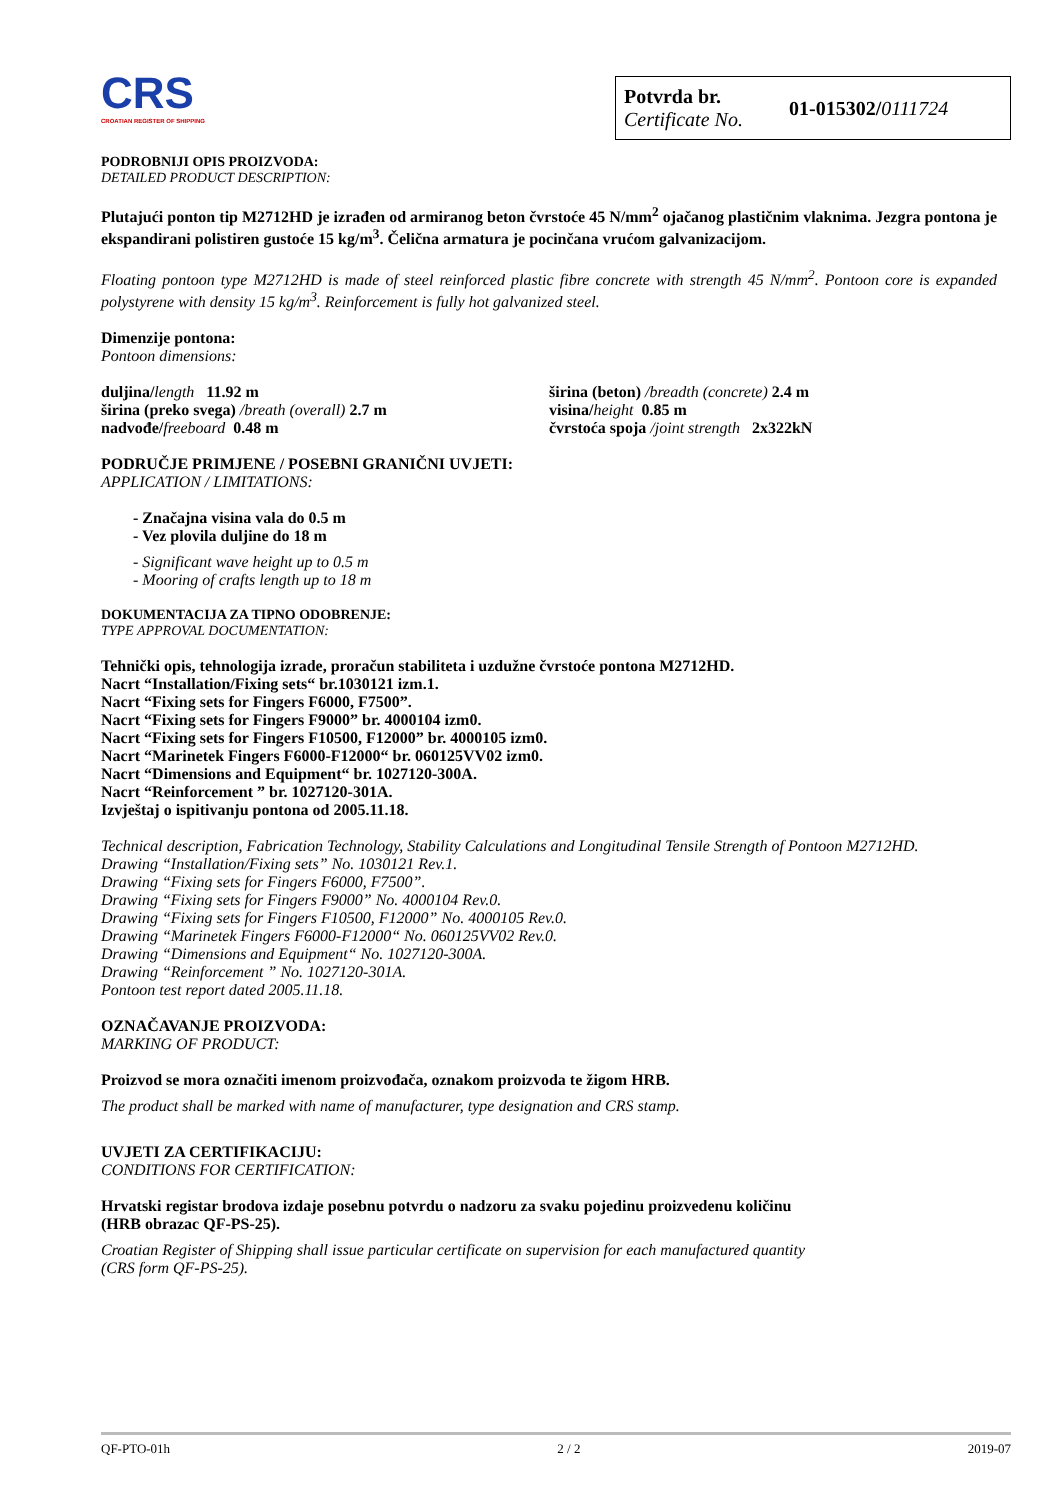CRS
CROATIAN REGISTER OF SHIPPING
Potvrda br.
Certificate No.
01-015302/0111724
PODROBNIJI OPIS PROIZVODA:
DETAILED PRODUCT DESCRIPTION:
Plutajući ponton tip M2712HD je izrađen od armiranog beton čvrstoće 45 N/mm<sup>2</sup> ojačanog plastičnim vlaknima. Jezgra pontona je ekspandirani polistiren gustoće 15 kg/m<sup>3</sup>. Čelična armatura je pocinčana vrućom galvanizacijom.
Floating pontoon type M2712HD is made of steel reinforced plastic fibre concrete with strength 45 N/mm<sup>2</sup>. Pontoon core is expanded polystyrene with density 15 kg/m<sup>3</sup>. Reinforcement is fully hot galvanized steel.
Dimenzije pontona:
Pontoon dimensions:
duljina/length 11.92 m
širina (preko svega) /breath (overall) 2.7 m
nadvođe/freeboard 0.48 m
širina (beton) /breadth (concrete) 2.4 m
visina/height 0.85 m
čvrstoća spoja /joint strength 2x322kN
PODRUČJE PRIMJENE / POSEBNI GRANIČNI UVJETI:
APPLICATION / LIMITATIONS:
- Značajna visina vala do 0.5 m
- Vez plovila duljine do 18 m
- Significant wave height up to 0.5 m
- Mooring of crafts length up to 18 m
DOKUMENTACIJA ZA TIPNO ODOBRENJE:
TYPE APPROVAL DOCUMENTATION:
Tehnički opis, tehnologija izrade, proračun stabiliteta i uzdužne čvrstoće pontona M2712HD.
Nacrt “Installation/Fixing sets“ br.1030121 izm.1.
Nacrt “Fixing sets for Fingers F6000, F7500”.
Nacrt “Fixing sets for Fingers F9000” br. 4000104 izm0.
Nacrt “Fixing sets for Fingers F10500, F12000” br. 4000105 izm0.
Nacrt “Marinetek Fingers F6000-F12000“ br. 060125VV02 izm0.
Nacrt “Dimensions and Equipment“ br. 1027120-300A.
Nacrt “Reinforcement ” br. 1027120-301A.
Izvještaj o ispitivanju pontona od 2005.11.18.
Technical description, Fabrication Technology, Stability Calculations and Longitudinal Tensile Strength of Pontoon M2712HD.
Drawing “Installation/Fixing sets” No. 1030121 Rev.1.
Drawing “Fixing sets for Fingers F6000, F7500”.
Drawing “Fixing sets for Fingers F9000” No. 4000104 Rev.0.
Drawing “Fixing sets for Fingers F10500, F12000” No. 4000105 Rev.0.
Drawing “Marinetek Fingers F6000-F12000“ No. 060125VV02 Rev.0.
Drawing “Dimensions and Equipment“ No. 1027120-300A.
Drawing “Reinforcement ” No. 1027120-301A.
Pontoon test report dated 2005.11.18.
OZNAČAVANJE PROIZVODA:
MARKING OF PRODUCT:
Proizvod se mora označiti imenom proizvođača, oznakom proizvoda te žigom HRB.
The product shall be marked with name of manufacturer, type designation and CRS stamp.
UVJETI ZA CERTIFIKACIJU:
CONDITIONS FOR CERTIFICATION:
Hrvatski registar brodova izdaje posebnu potvrdu o nadzoru za svaku pojedinu proizvedenu količinu
(HRB obrazac QF-PS-25).
Croatian Register of Shipping shall issue particular certificate on supervision for each manufactured quantity
(CRS form QF-PS-25).
QF-PTO-01h 2 / 2 2019-07